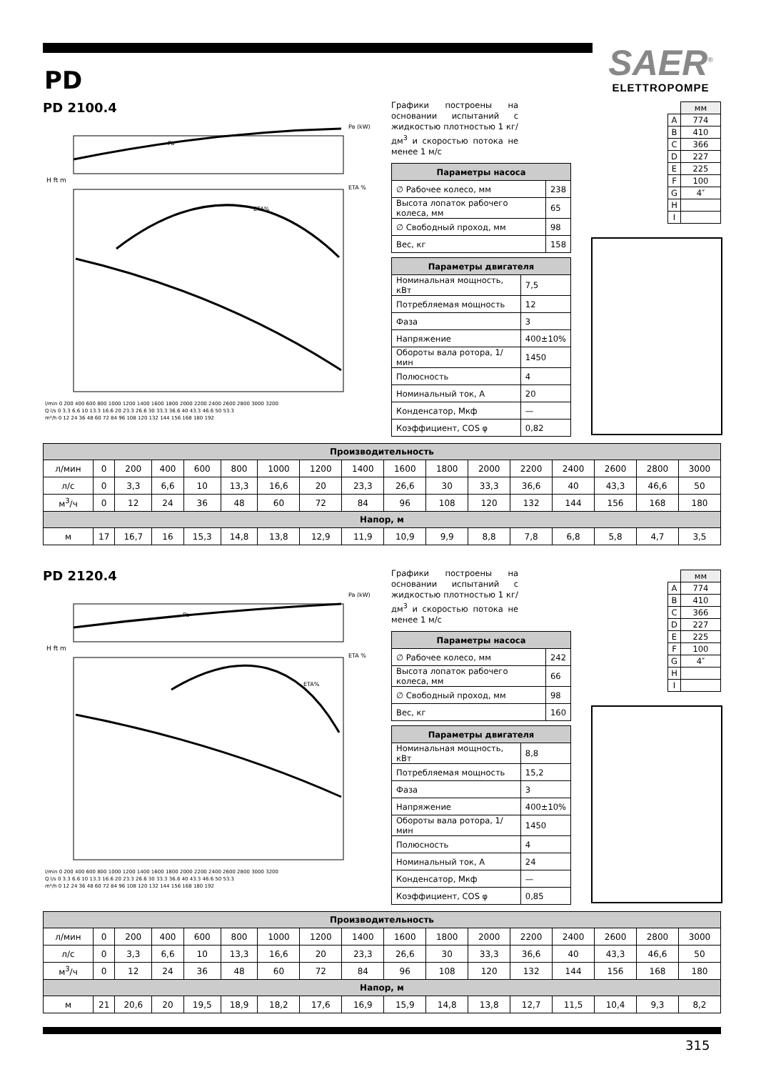SAER<sup>®</sup>
ELETTROPOMPE
PD
PD 2100.4
Pa (kW)
Pa
ETA%
ETA %
H ft m
l/min 0 200 400 600 800 1000 1200 1400 1600 1800 2000 2200 2400 2600 2800 3000 3200
Q l/s 0 3.3 6.6 10 13.3 16.6 20 23.3 26.6 30 33.3 36.6 40 43.3 46.6 50 53.3
m³/h 0 12 24 36 48 60 72 84 96 108 120 132 144 156 168 180 192
Графики построены на основании испытаний с жидкостью плотностью 1 кг/дм<sup>3</sup> и скоростью потока не менее 1 м/с
| Параметры насоса | |
| --- | --- |
| ∅ Рабочее колесо, мм | 238 |
| Высота лопаток рабочего колеса, мм | 65 |
| ∅ Свободный проход, мм | 98 |
| Вес, кг | 158 |
| Параметры двигателя | |
| --- | --- |
| Номинальная мощность, кВт | 7,5 |
| Потребляемая мощность | 12 |
| Фаза | 3 |
| Напряжение | 400±10% |
| Обороты вала ротора, 1/мин | 1450 |
| Полюсность | 4 |
| Номинальный ток, А | 20 |
| Конденсатор, Мкф | — |
| Коэффициент, COS φ | 0,82 |
| | мм |
| A | 774 |
| B | 410 |
| C | 366 |
| D | 227 |
| E | 225 |
| F | 100 |
| G | 4″ |
| H | |
| I | |
| Производительность | | | | | | | | | | | | | | | | |
| --- | --- | --- | --- | --- | --- | --- | --- | --- | --- | --- | --- | --- | --- | --- | --- | --- |
| л/мин | 0 | 200 | 400 | 600 | 800 | 1000 | 1200 | 1400 | 1600 | 1800 | 2000 | 2200 | 2400 | 2600 | 2800 | 3000 |
| л/с | 0 | 3,3 | 6,6 | 10 | 13,3 | 16,6 | 20 | 23,3 | 26,6 | 30 | 33,3 | 36,6 | 40 | 43,3 | 46,6 | 50 |
| м<sup>3</sup>/ч | 0 | 12 | 24 | 36 | 48 | 60 | 72 | 84 | 96 | 108 | 120 | 132 | 144 | 156 | 168 | 180 |
| Напор, м | | | | | | | | | | | | | | | | |
| м | 17 | 16,7 | 16 | 15,3 | 14,8 | 13,8 | 12,9 | 11,9 | 10,9 | 9,9 | 8,8 | 7,8 | 6,8 | 5,8 | 4,7 | 3,5 |
PD 2120.4
Pa (kW)
Pa
ETA%
ETA %
H ft m
l/min 0 200 400 600 800 1000 1200 1400 1600 1800 2000 2200 2400 2600 2800 3000 3200
Q l/s 0 3.3 6.6 10 13.3 16.6 20 23.3 26.6 30 33.3 36.6 40 43.3 46.6 50 53.3
m³/h 0 12 24 36 48 60 72 84 96 108 120 132 144 156 168 180 192
Графики построены на основании испытаний с жидкостью плотностью 1 кг/дм<sup>3</sup> и скоростью потока не менее 1 м/с
| Параметры насоса | |
| --- | --- |
| ∅ Рабочее колесо, мм | 242 |
| Высота лопаток рабочего колеса, мм | 66 |
| ∅ Свободный проход, мм | 98 |
| Вес, кг | 160 |
| Параметры двигателя | |
| --- | --- |
| Номинальная мощность, кВт | 8,8 |
| Потребляемая мощность | 15,2 |
| Фаза | 3 |
| Напряжение | 400±10% |
| Обороты вала ротора, 1/мин | 1450 |
| Полюсность | 4 |
| Номинальный ток, А | 24 |
| Конденсатор, Мкф | — |
| Коэффициент, COS φ | 0,85 |
| | мм |
| A | 774 |
| B | 410 |
| C | 366 |
| D | 227 |
| E | 225 |
| F | 100 |
| G | 4″ |
| H | |
| I | |
| Производительность | | | | | | | | | | | | | | | | |
| --- | --- | --- | --- | --- | --- | --- | --- | --- | --- | --- | --- | --- | --- | --- | --- | --- |
| л/мин | 0 | 200 | 400 | 600 | 800 | 1000 | 1200 | 1400 | 1600 | 1800 | 2000 | 2200 | 2400 | 2600 | 2800 | 3000 |
| л/с | 0 | 3,3 | 6,6 | 10 | 13,3 | 16,6 | 20 | 23,3 | 26,6 | 30 | 33,3 | 36,6 | 40 | 43,3 | 46,6 | 50 |
| м<sup>3</sup>/ч | 0 | 12 | 24 | 36 | 48 | 60 | 72 | 84 | 96 | 108 | 120 | 132 | 144 | 156 | 168 | 180 |
| Напор, м | | | | | | | | | | | | | | | | |
| м | 21 | 20,6 | 20 | 19,5 | 18,9 | 18,2 | 17,6 | 16,9 | 15,9 | 14,8 | 13,8 | 12,7 | 11,5 | 10,4 | 9,3 | 8,2 |
315